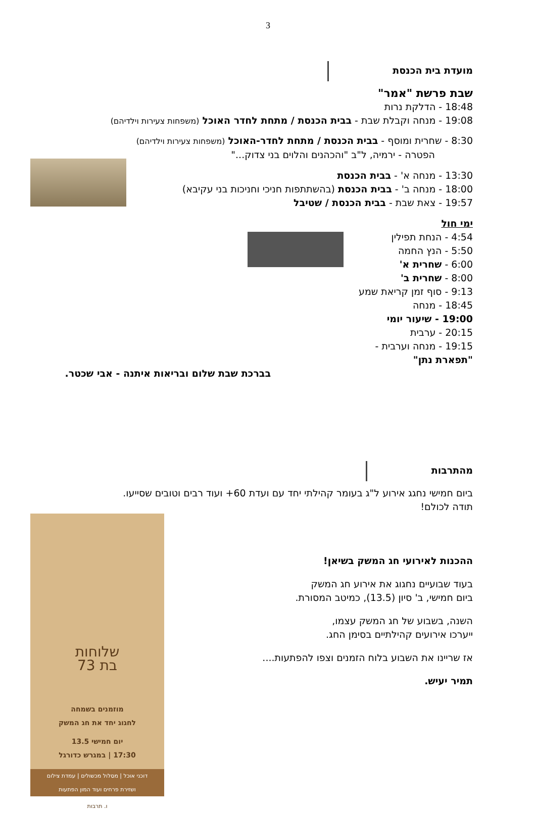3
מועדת בית הכנסת
שבת פרשת "אמר"
18:48 - הדלקת נרות
19:08 - מנחה וקבלת שבת - בבית הכנסת / מתחת לחדר האוכל (משפחות צעירות וילדיהם)
8:30 - שחרית ומוסף - בבית הכנסת / מתחת לחדר-האוכל (משפחות צעירות וילדיהם)
הפטרה - ירמיה, ל"ב "והכהנים והלוים בני צדוק..."
13:30 - מנחה א' - בבית הכנסת
18:00 - מנחה ב' - בבית הכנסת (בהשתתפות חניכי וחניכות בני עקיבא)
19:57 - צאת שבת - בבית הכנסת / שטיבל
ימי חול
4:54 - הנחת תפילין
5:50 - הנץ החמה
6:00 - שחרית א'
8:00 - שחרית ב'
9:13 - סוף זמן קריאת שמע
18:45 - מנחה
19:00 - שיעור יומי
20:15 - ערבית
19:15 - מנחה וערבית - "תפארת נתן"
בברכת שבת שלום ובריאות איתנה - אבי שכטר.
מהתרבות
ביום חמישי נחגג אירוע ל"ג בעומר קהילתי יחד עם ועדת 60+ ועוד רבים וטובים שסייעו.
תודה לכולם!
ההכנות לאירועי חג המשק בשיאן!
בעוד שבועיים נחגוג את אירוע חג המשק
ביום חמישי, ב' סיון (13.5), כמיטב המסורת.
השנה, בשבוע של חג המשק עצמו,
ייערכו אירועים קהילתיים בסימן החג.
אז שריינו את השבוע בלוח הזמנים וצפו להפתעות....
תמיר יעיש.
שלוחות
בת 73
מוזמנים בשמחה
לחגוג יחד את חג המשק
יום חמישי 13.5
17:30 | במגרש כדורגל
דוכני אוכל | מסלול מכשולים | עמדת צילום
ושזירת פרחים ועוד המון הפתעות
ו. תרבות